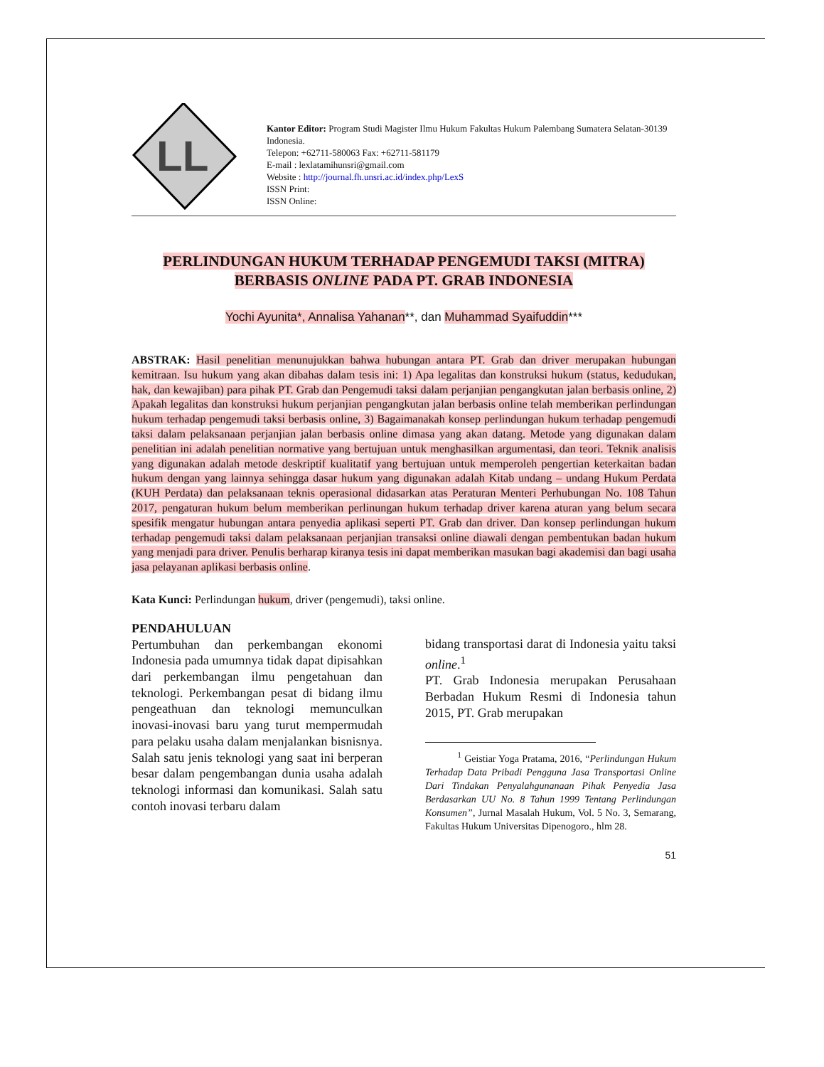LL
Kantor Editor: Program Studi Magister Ilmu Hukum Fakultas Hukum Palembang Sumatera Selatan-30139 Indonesia.
Telepon: +62711-580063 Fax: +62711-581179
E-mail : lexlatamihunsri@gmail.com
Website : http://journal.fh.unsri.ac.id/index.php/LexS
ISSN Print:
ISSN Online:
PERLINDUNGAN HUKUM TERHADAP PENGEMUDI TAKSI (MITRA)
BERBASIS ONLINE PADA PT. GRAB INDONESIA
Yochi Ayunita*, Annalisa Yahanan**, dan Muhammad Syaifuddin***
ABSTRAK: Hasil penelitian menunujukkan bahwa hubungan antara PT. Grab dan driver merupakan hubungan kemitraan. Isu hukum yang akan dibahas dalam tesis ini: 1) Apa legalitas dan konstruksi hukum (status, kedudukan, hak, dan kewajiban) para pihak PT. Grab dan Pengemudi taksi dalam perjanjian pengangkutan jalan berbasis online, 2) Apakah legalitas dan konstruksi hukum perjanjian pengangkutan jalan berbasis online telah memberikan perlindungan hukum terhadap pengemudi taksi berbasis online, 3) Bagaimanakah konsep perlindungan hukum terhadap pengemudi taksi dalam pelaksanaan perjanjian jalan berbasis online dimasa yang akan datang. Metode yang digunakan dalam penelitian ini adalah penelitian normative yang bertujuan untuk menghasilkan argumentasi, dan teori. Teknik analisis yang digunakan adalah metode deskriptif kualitatif yang bertujuan untuk memperoleh pengertian keterkaitan badan hukum dengan yang lainnya sehingga dasar hukum yang digunakan adalah Kitab undang – undang Hukum Perdata (KUH Perdata) dan pelaksanaan teknis operasional didasarkan atas Peraturan Menteri Perhubungan No. 108 Tahun 2017, pengaturan hukum belum memberikan perlinungan hukum terhadap driver karena aturan yang belum secara spesifik mengatur hubungan antara penyedia aplikasi seperti PT. Grab dan driver. Dan konsep perlindungan hukum terhadap pengemudi taksi dalam pelaksanaan perjanjian transaksi online diawali dengan pembentukan badan hukum yang menjadi para driver. Penulis berharap kiranya tesis ini dapat memberikan masukan bagi akademisi dan bagi usaha jasa pelayanan aplikasi berbasis online.
Kata Kunci: Perlindungan hukum, driver (pengemudi), taksi online.
PENDAHULUAN
Pertumbuhan dan perkembangan ekonomi Indonesia pada umumnya tidak dapat dipisahkan dari perkembangan ilmu pengetahuan dan teknologi. Perkembangan pesat di bidang ilmu pengeathuan dan teknologi memunculkan inovasi-inovasi baru yang turut mempermudah para pelaku usaha dalam menjalankan bisnisnya. Salah satu jenis teknologi yang saat ini berperan besar dalam pengembangan dunia usaha adalah teknologi informasi dan komunikasi. Salah satu contoh inovasi terbaru dalam
bidang transportasi darat di Indonesia yaitu taksi online.<sup>1</sup>
PT. Grab Indonesia merupakan Perusahaan Berbadan Hukum Resmi di Indonesia tahun 2015, PT. Grab merupakan
<sup>1</sup> Geistiar Yoga Pratama, 2016, “Perlindungan Hukum Terhadap Data Pribadi Pengguna Jasa Transportasi Online Dari Tindakan Penyalahgunanaan Pihak Penyedia Jasa Berdasarkan UU No. 8 Tahun 1999 Tentang Perlindungan Konsumen”, Jurnal Masalah Hukum, Vol. 5 No. 3, Semarang, Fakultas Hukum Universitas Dipenogoro., hlm 28.
51